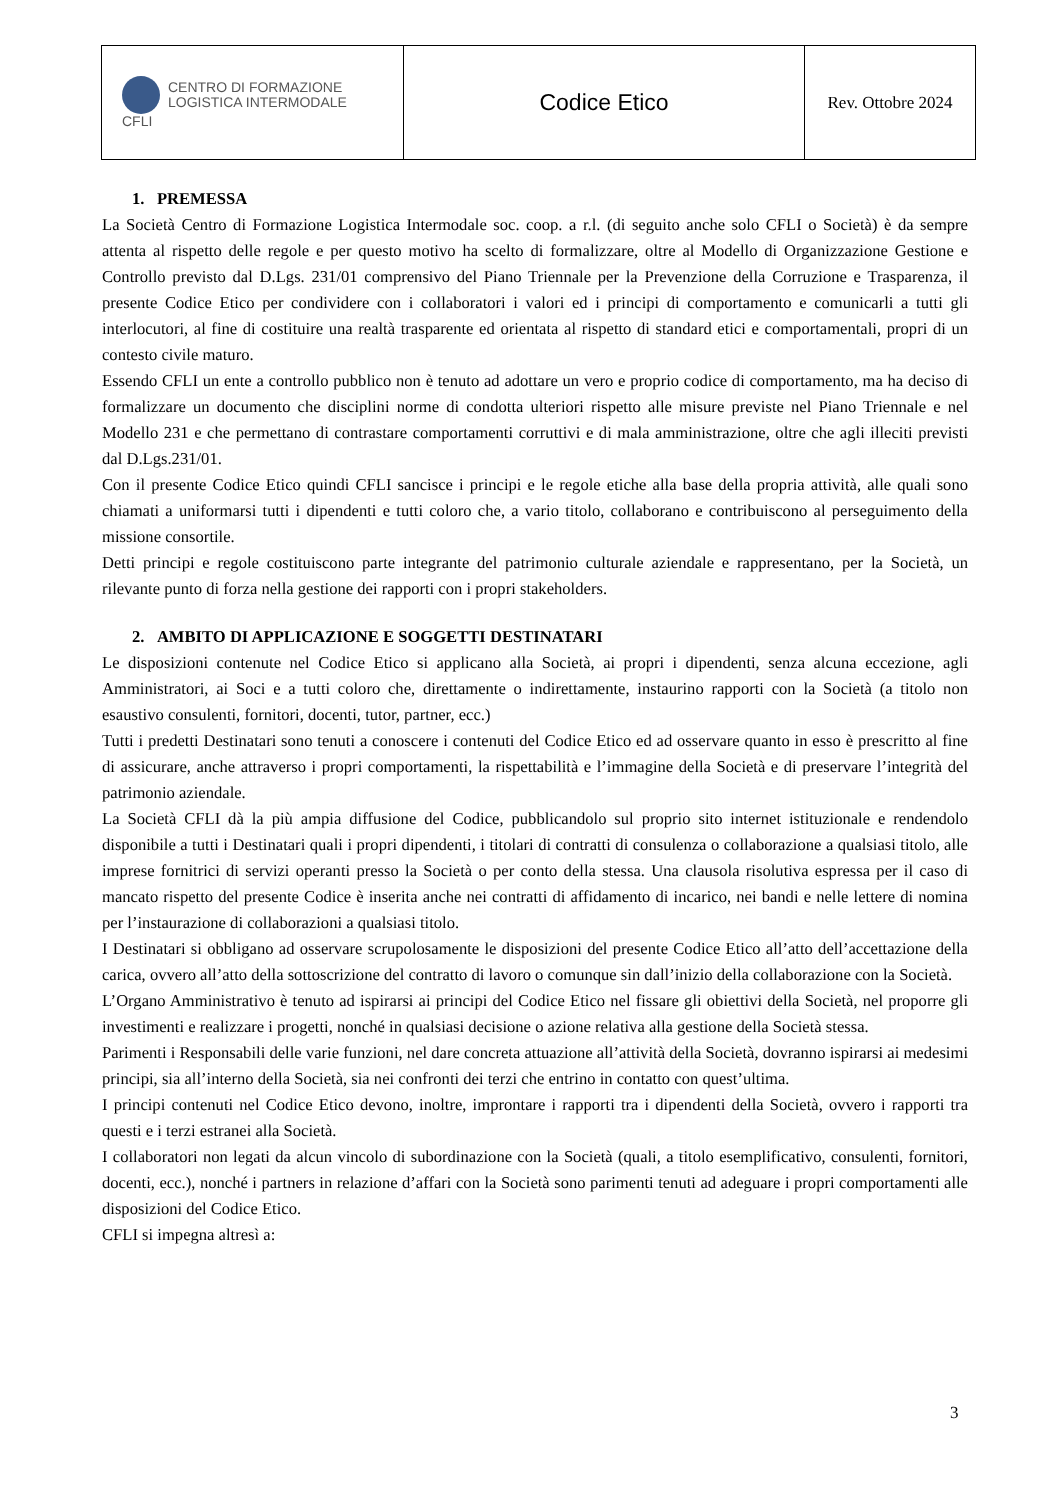| CENTRO DI FORMAZIONE LOGISTICA INTERMODALE CFLI | Codice Etico | Rev. Ottobre 2024 |
1. PREMESSA
La Società Centro di Formazione Logistica Intermodale soc. coop. a r.l. (di seguito anche solo CFLI o Società) è da sempre attenta al rispetto delle regole e per questo motivo ha scelto di formalizzare, oltre al Modello di Organizzazione Gestione e Controllo previsto dal D.Lgs. 231/01 comprensivo del Piano Triennale per la Prevenzione della Corruzione e Trasparenza, il presente Codice Etico per condividere con i collaboratori i valori ed i principi di comportamento e comunicarli a tutti gli interlocutori, al fine di costituire una realtà trasparente ed orientata al rispetto di standard etici e comportamentali, propri di un contesto civile maturo.
Essendo CFLI un ente a controllo pubblico non è tenuto ad adottare un vero e proprio codice di comportamento, ma ha deciso di formalizzare un documento che disciplini norme di condotta ulteriori rispetto alle misure previste nel Piano Triennale e nel Modello 231 e che permettano di contrastare comportamenti corruttivi e di mala amministrazione, oltre che agli illeciti previsti dal D.Lgs.231/01.
Con il presente Codice Etico quindi CFLI sancisce i principi e le regole etiche alla base della propria attività, alle quali sono chiamati a uniformarsi tutti i dipendenti e tutti coloro che, a vario titolo, collaborano e contribuiscono al perseguimento della missione consortile.
Detti principi e regole costituiscono parte integrante del patrimonio culturale aziendale e rappresentano, per la Società, un rilevante punto di forza nella gestione dei rapporti con i propri stakeholders.
2. AMBITO DI APPLICAZIONE E SOGGETTI DESTINATARI
Le disposizioni contenute nel Codice Etico si applicano alla Società, ai propri i dipendenti, senza alcuna eccezione, agli Amministratori, ai Soci e a tutti coloro che, direttamente o indirettamente, instaurino rapporti con la Società (a titolo non esaustivo consulenti, fornitori, docenti, tutor, partner, ecc.)
Tutti i predetti Destinatari sono tenuti a conoscere i contenuti del Codice Etico ed ad osservare quanto in esso è prescritto al fine di assicurare, anche attraverso i propri comportamenti, la rispettabilità e l’immagine della Società e di preservare l’integrità del patrimonio aziendale.
La Società CFLI dà la più ampia diffusione del Codice, pubblicandolo sul proprio sito internet istituzionale e rendendolo disponibile a tutti i Destinatari quali i propri dipendenti, i titolari di contratti di consulenza o collaborazione a qualsiasi titolo, alle imprese fornitrici di servizi operanti presso la Società o per conto della stessa. Una clausola risolutiva espressa per il caso di mancato rispetto del presente Codice è inserita anche nei contratti di affidamento di incarico, nei bandi e nelle lettere di nomina per l’instaurazione di collaborazioni a qualsiasi titolo.
I Destinatari si obbligano ad osservare scrupolosamente le disposizioni del presente Codice Etico all’atto dell’accettazione della carica, ovvero all’atto della sottoscrizione del contratto di lavoro o comunque sin dall’inizio della collaborazione con la Società.
L’Organo Amministrativo è tenuto ad ispirarsi ai principi del Codice Etico nel fissare gli obiettivi della Società, nel proporre gli investimenti e realizzare i progetti, nonché in qualsiasi decisione o azione relativa alla gestione della Società stessa.
Parimenti i Responsabili delle varie funzioni, nel dare concreta attuazione all’attività della Società, dovranno ispirarsi ai medesimi principi, sia all’interno della Società, sia nei confronti dei terzi che entrino in contatto con quest’ultima.
I principi contenuti nel Codice Etico devono, inoltre, improntare i rapporti tra i dipendenti della Società, ovvero i rapporti tra questi e i terzi estranei alla Società.
I collaboratori non legati da alcun vincolo di subordinazione con la Società (quali, a titolo esemplificativo, consulenti, fornitori, docenti, ecc.), nonché i partners in relazione d’affari con la Società sono parimenti tenuti ad adeguare i propri comportamenti alle disposizioni del Codice Etico.
CFLI si impegna altresì a:
3